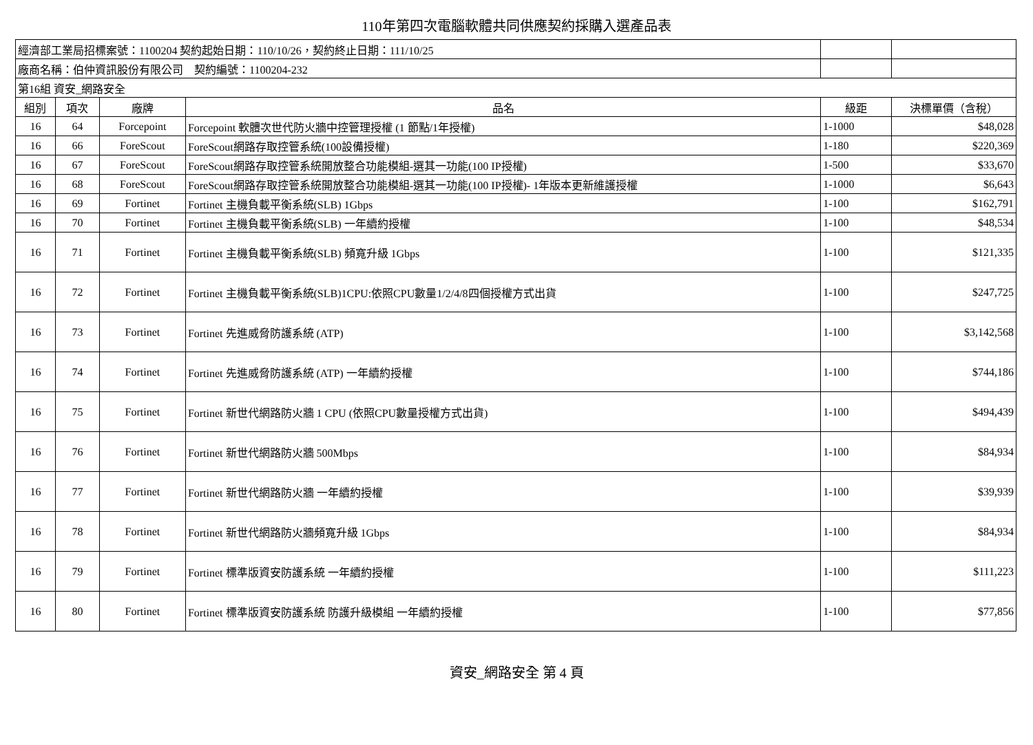110年第四次電腦軟體共同供應契約採購入選產品表
| 經濟部工業局招標案號：1100204 契約起始日期：110/10/26，契約終止日期：111/10/25 | | | | | |
| 廠商名稱：伯仲資訊股份有限公司 契約編號：1100204-232 | | | | | |
| 第16組 資安_網路安全 | | | | | |
| 組別 | 項次 | 廠牌 | 品名 | 級距 | 決標單價（含稅） |
| 16 | 64 | Forcepoint | Forcepoint 軟體次世代防火牆中控管理授權 (1 節點/1年授權) | 1-1000 | $48,028 |
| 16 | 66 | ForeScout | ForeScout網路存取控管系統(100設備授權) | 1-180 | $220,369 |
| 16 | 67 | ForeScout | ForeScout網路存取控管系統開放整合功能模組-選其一功能(100 IP授權) | 1-500 | $33,670 |
| 16 | 68 | ForeScout | ForeScout網路存取控管系統開放整合功能模組-選其一功能(100 IP授權)- 1年版本更新維護授權 | 1-1000 | $6,643 |
| 16 | 69 | Fortinet | Fortinet 主機負載平衡系統(SLB) 1Gbps | 1-100 | $162,791 |
| 16 | 70 | Fortinet | Fortinet 主機負載平衡系統(SLB) 一年續約授權 | 1-100 | $48,534 |
| 16 | 71 | Fortinet | Fortinet 主機負載平衡系統(SLB) 頻寬升級 1Gbps | 1-100 | $121,335 |
| 16 | 72 | Fortinet | Fortinet 主機負載平衡系統(SLB)1CPU:依照CPU數量1/2/4/8四個授權方式出貨 | 1-100 | $247,725 |
| 16 | 73 | Fortinet | Fortinet 先進威脅防護系統 (ATP) | 1-100 | $3,142,568 |
| 16 | 74 | Fortinet | Fortinet 先進威脅防護系統 (ATP) 一年續約授權 | 1-100 | $744,186 |
| 16 | 75 | Fortinet | Fortinet 新世代網路防火牆 1 CPU (依照CPU數量授權方式出貨) | 1-100 | $494,439 |
| 16 | 76 | Fortinet | Fortinet 新世代網路防火牆 500Mbps | 1-100 | $84,934 |
| 16 | 77 | Fortinet | Fortinet 新世代網路防火牆 一年續約授權 | 1-100 | $39,939 |
| 16 | 78 | Fortinet | Fortinet 新世代網路防火牆頻寬升級 1Gbps | 1-100 | $84,934 |
| 16 | 79 | Fortinet | Fortinet 標準版資安防護系統 一年續約授權 | 1-100 | $111,223 |
| 16 | 80 | Fortinet | Fortinet 標準版資安防護系統 防護升級模組 一年續約授權 | 1-100 | $77,856 |
資安_網路安全 第 4 頁